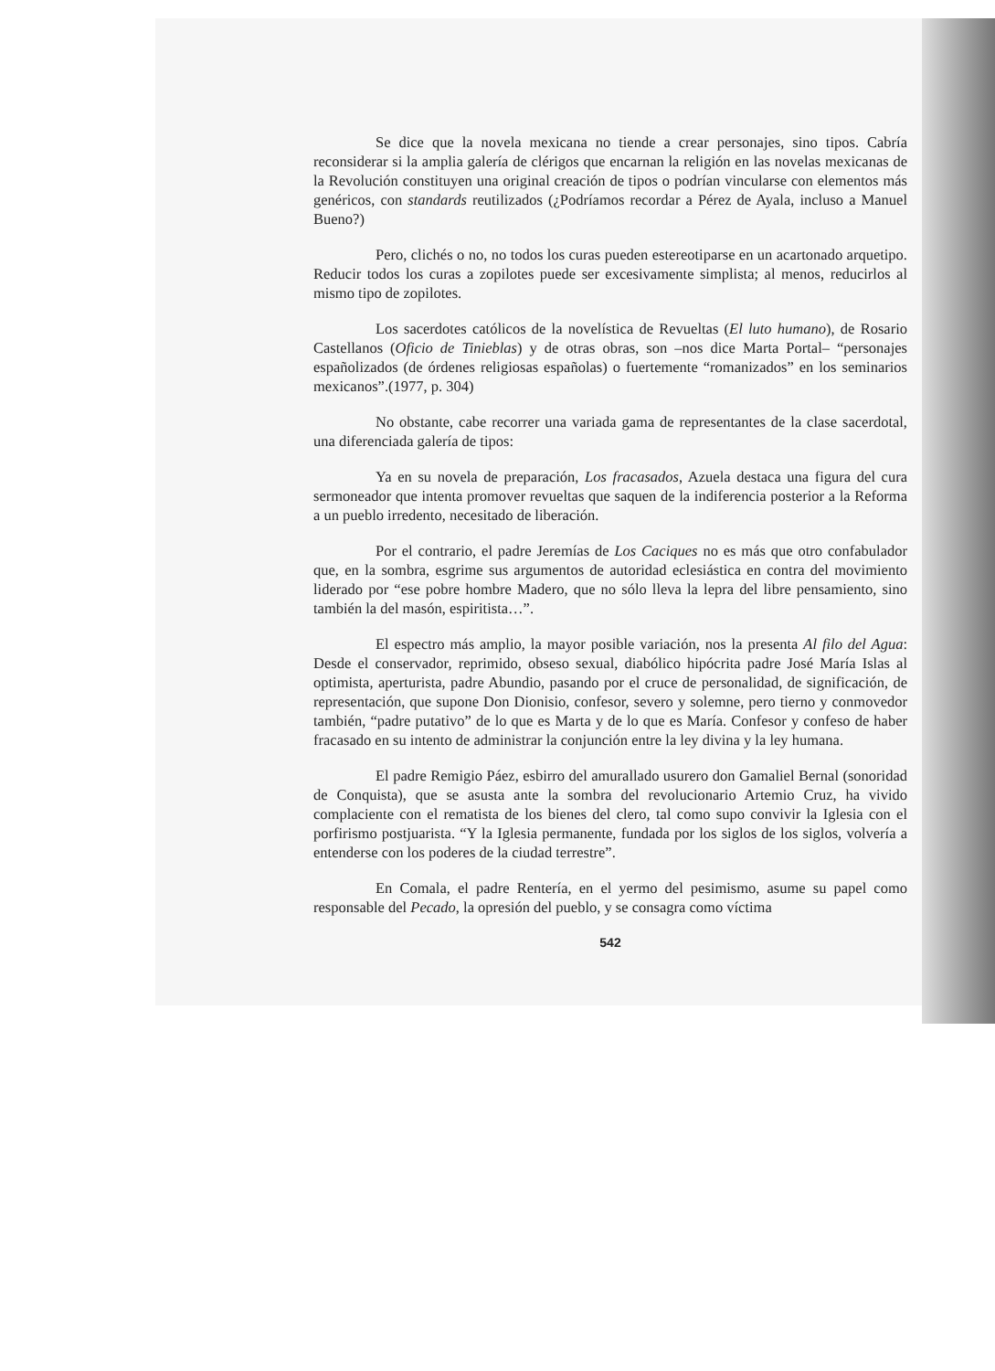Se dice que la novela mexicana no tiende a crear personajes, sino tipos. Cabría reconsiderar si la amplia galería de clérigos que encarnan la religión en las novelas mexicanas de la Revolución constituyen una original creación de tipos o podrían vincularse con elementos más genéricos, con standards reutilizados (¿Podríamos recordar a Pérez de Ayala, incluso a Manuel Bueno?)
Pero, clichés o no, no todos los curas pueden estereotiparse en un acartonado arquetipo. Reducir todos los curas a zopilotes puede ser excesivamente simplista; al menos, reducirlos al mismo tipo de zopilotes.
Los sacerdotes católicos de la novelística de Revueltas (El luto humano), de Rosario Castellanos (Oficio de Tinieblas) y de otras obras, son –nos dice Marta Portal– “personajes españolizados (de órdenes religiosas españolas) o fuertemente “romanizados” en los seminarios mexicanos”.(1977, p. 304)
No obstante, cabe recorrer una variada gama de representantes de la clase sacerdotal, una diferenciada galería de tipos:
Ya en su novela de preparación, Los fracasados, Azuela destaca una figura del cura sermoneador que intenta promover revueltas que saquen de la indiferencia posterior a la Reforma a un pueblo irredento, necesitado de liberación.
Por el contrario, el padre Jeremías de Los Caciques no es más que otro confabulador que, en la sombra, esgrime sus argumentos de autoridad eclesiástica en contra del movimiento liderado por “ese pobre hombre Madero, que no sólo lleva la lepra del libre pensamiento, sino también la del masón, espiritista…”.
El espectro más amplio, la mayor posible variación, nos la presenta Al filo del Agua: Desde el conservador, reprimido, obseso sexual, diabólico hipócrita padre José María Islas al optimista, aperturista, padre Abundio, pasando por el cruce de personalidad, de significación, de representación, que supone Don Dionisio, confesor, severo y solemne, pero tierno y conmovedor también, “padre putativo” de lo que es Marta y de lo que es María. Confesor y confeso de haber fracasado en su intento de administrar la conjunción entre la ley divina y la ley humana.
El padre Remigio Páez, esbirro del amurallado usurero don Gamaliel Bernal (sonoridad de Conquista), que se asusta ante la sombra del revolucionario Artemio Cruz, ha vivido complaciente con el rematista de los bienes del clero, tal como supo convivir la Iglesia con el porfirismo postjuarista. “Y la Iglesia permanente, fundada por los siglos de los siglos, volvería a entenderse con los poderes de la ciudad terrestre”.
En Comala, el padre Rentería, en el yermo del pesimismo, asume su papel como responsable del Pecado, la opresión del pueblo, y se consagra como víctima
542